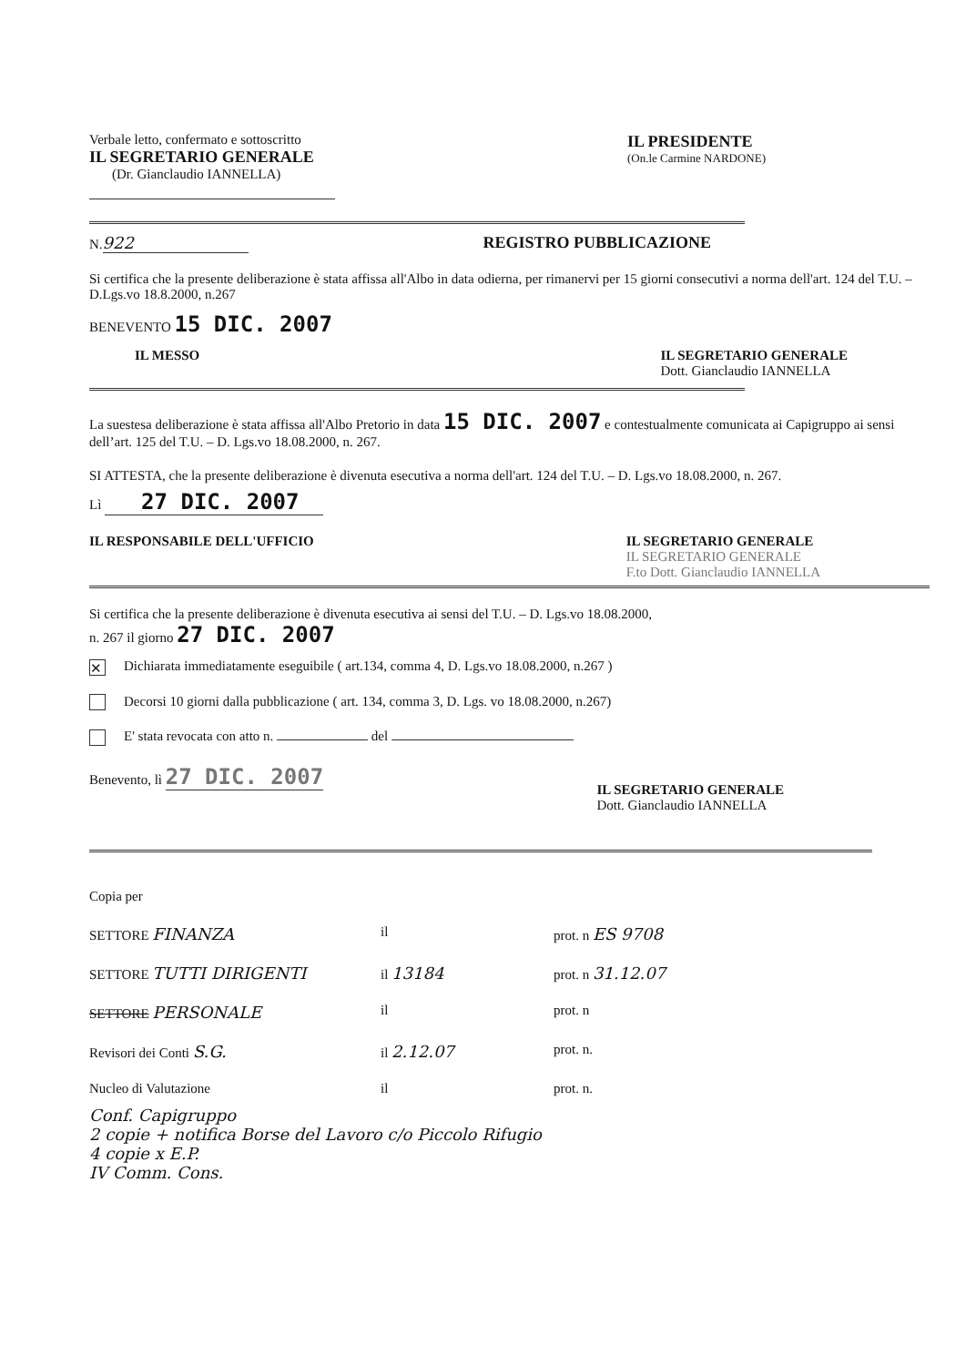Verbale letto, confermato e sottoscritto
IL SEGRETARIO GENERALE
(Dr. Gianclaudio IANNELLA)
IL PRESIDENTE
(On.le Carmine NARDONE)
N. 922 REGISTRO PUBBLICAZIONE
Si certifica che la presente deliberazione è stata affissa all'Albo in data odierna, per rimanervi per 15 giorni consecutivi a norma dell'art. 124 del T.U. – D.Lgs.vo 18.8.2000, n.267
BENEVENTO 15 DIC. 2007
IL MESSO IL SEGRETARIO GENERALE
Dott. Gianclaudio IANNELLA
La suestesa deliberazione è stata affissa all'Albo Pretorio in data 15 DIC. 2007 e contestualmente comunicata ai Capigruppo ai sensi dell’art. 125 del T.U. – D. Lgs.vo 18.08.2000, n. 267.
SI ATTESTA, che la presente deliberazione è divenuta esecutiva a norma dell'art. 124 del T.U. – D. Lgs.vo 18.08.2000, n. 267.
Lì 27 DIC. 2007
IL RESPONSABILE DELL'UFFICIO IL SEGRETARIO GENERALE
IL SEGRETARIO GENERALE
F.to Dott. Gianclaudio IANNELLA
Si certifica che la presente deliberazione è divenuta esecutiva ai sensi del T.U. – D. Lgs.vo 18.08.2000,
n. 267 il giorno 27 DIC. 2007
✕ Dichiarata immediatamente eseguibile ( art.134, comma 4, D. Lgs.vo 18.08.2000, n.267 )
Decorsi 10 giorni dalla pubblicazione ( art. 134, comma 3, D. Lgs. vo 18.08.2000, n.267)
E' stata revocata con atto n. del
Benevento, lì 27 DIC. 2007
IL SEGRETARIO GENERALE
Dott. Gianclaudio IANNELLA
Copia per
SETTORE FINANZA
il
prot. n ES 9708
SETTORE TUTTI DIRIGENTI
il 13184
prot. n 31.12.07
SETTORE PERSONALE
il
prot. n
Revisori dei Conti S.G.
il 2.12.07
prot. n.
Nucleo di Valutazione
il
prot. n.
Conf. Capigruppo
2 copie + notifica Borse del Lavoro c/o Piccolo Rifugio
4 copie x E.P.
IV Comm. Cons.